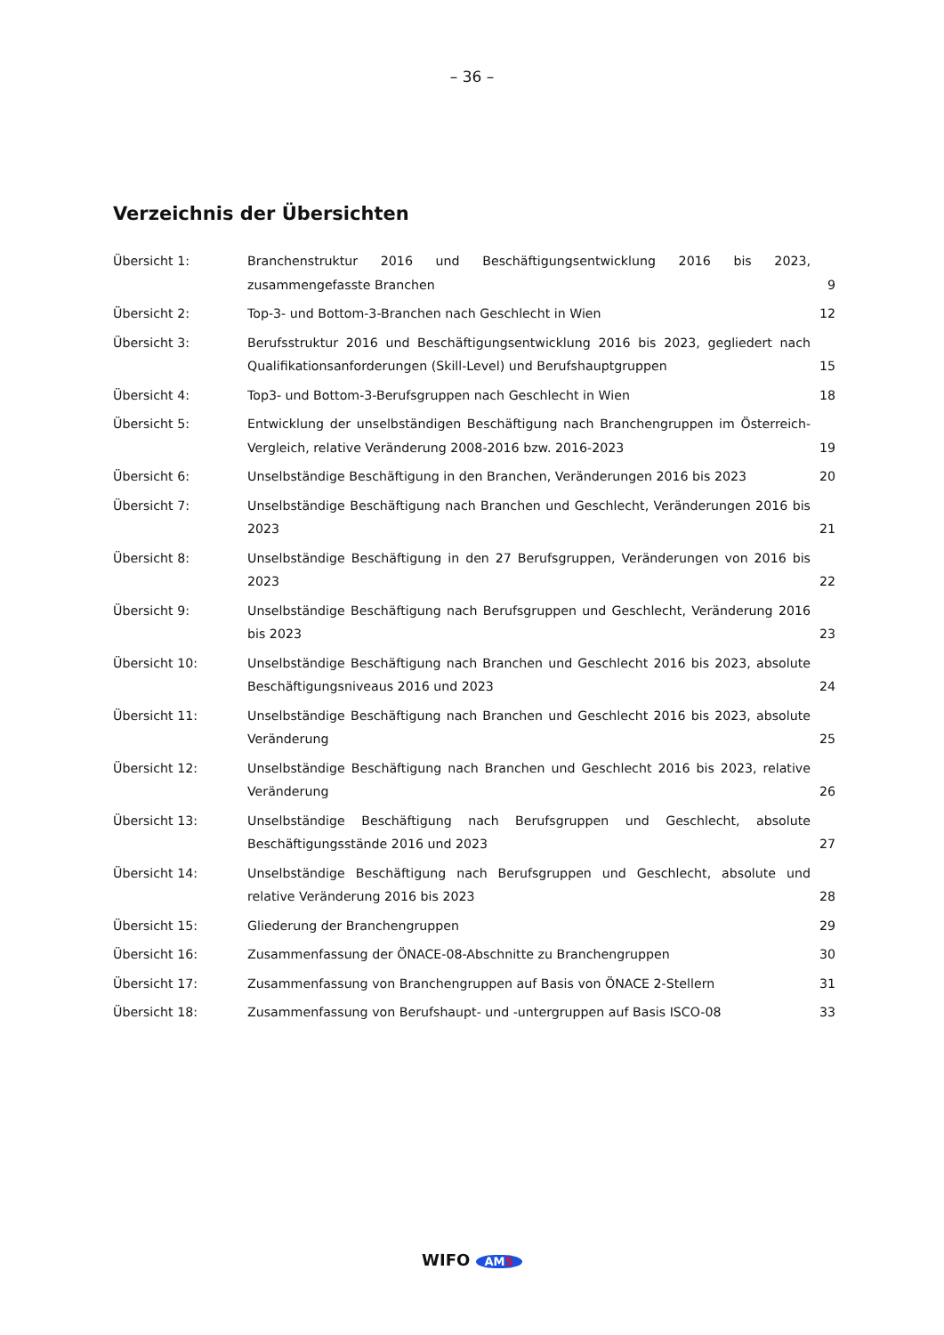– 36 –
Verzeichnis der Übersichten
Übersicht 1: Branchenstruktur 2016 und Beschäftigungsentwicklung 2016 bis 2023, zusammengefasste Branchen
9
Übersicht 2: Top-3- und Bottom-3-Branchen nach Geschlecht in Wien 12
Übersicht 3: Berufsstruktur 2016 und Beschäftigungsentwicklung 2016 bis 2023, gegliedert nach Qualifikationsanforderungen (Skill-Level) und Berufshauptgruppen
15
Übersicht 4: Top3- und Bottom-3-Berufsgruppen nach Geschlecht in Wien 18
Übersicht 5: Entwicklung der unselbständigen Beschäftigung nach Branchengruppen im Österreich-Vergleich, relative Veränderung 2008-2016 bzw. 2016-2023
19
Übersicht 6: Unselbständige Beschäftigung in den Branchen, Veränderungen 2016 bis 2023 20
Übersicht 7: Unselbständige Beschäftigung nach Branchen und Geschlecht, Veränderungen 2016 bis 2023
21
Übersicht 8: Unselbständige Beschäftigung in den 27 Berufsgruppen, Veränderungen von 2016 bis 2023
22
Übersicht 9: Unselbständige Beschäftigung nach Berufsgruppen und Geschlecht, Veränderung 2016 bis 2023
23
Übersicht 10: Unselbständige Beschäftigung nach Branchen und Geschlecht 2016 bis 2023, absolute Beschäftigungsniveaus 2016 und 2023
24
Übersicht 11: Unselbständige Beschäftigung nach Branchen und Geschlecht 2016 bis 2023, absolute Veränderung
25
Übersicht 12: Unselbständige Beschäftigung nach Branchen und Geschlecht 2016 bis 2023, relative Veränderung
26
Übersicht 13: Unselbständige Beschäftigung nach Berufsgruppen und Geschlecht, absolute Beschäftigungsstände 2016 und 2023
27
Übersicht 14: Unselbständige Beschäftigung nach Berufsgruppen und Geschlecht, absolute und relative Veränderung 2016 bis 2023
28
Übersicht 15: Gliederung der Branchengruppen 29
Übersicht 16: Zusammenfassung der ÖNACE-08-Abschnitte zu Branchengruppen 30
Übersicht 17: Zusammenfassung von Branchengruppen auf Basis von ÖNACE 2-Stellern 31
Übersicht 18: Zusammenfassung von Berufshaupt- und -untergruppen auf Basis ISCO-08 33
WIFO AMS